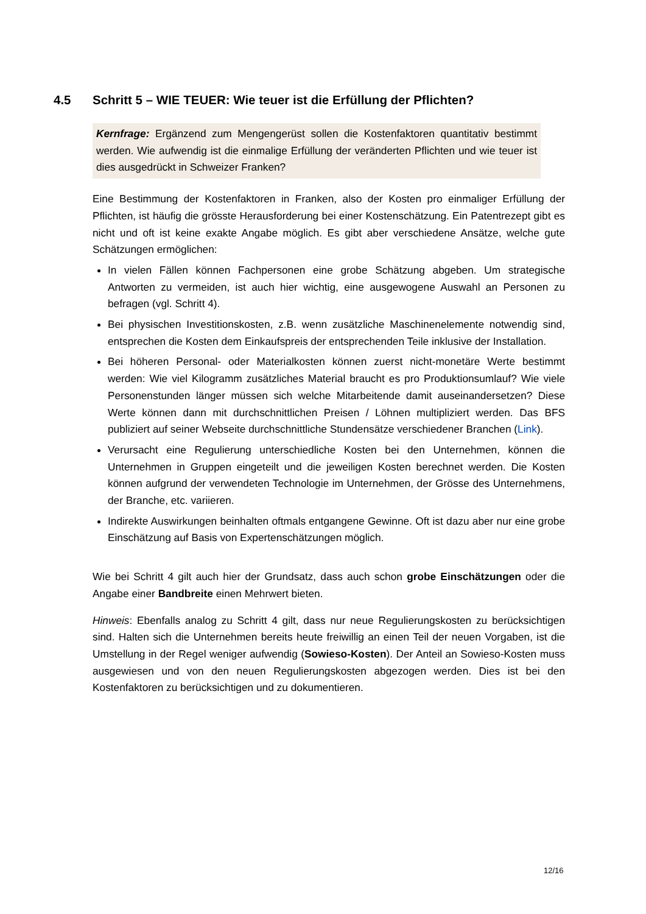4.5 Schritt 5 – WIE TEUER: Wie teuer ist die Erfüllung der Pflichten?
Kernfrage: Ergänzend zum Mengengerüst sollen die Kostenfaktoren quantitativ bestimmt werden. Wie aufwendig ist die einmalige Erfüllung der veränderten Pflichten und wie teuer ist dies ausgedrückt in Schweizer Franken?
Eine Bestimmung der Kostenfaktoren in Franken, also der Kosten pro einmaliger Erfüllung der Pflichten, ist häufig die grösste Herausforderung bei einer Kostenschätzung. Ein Patentrezept gibt es nicht und oft ist keine exakte Angabe möglich. Es gibt aber verschiedene Ansätze, welche gute Schätzungen ermöglichen:
In vielen Fällen können Fachpersonen eine grobe Schätzung abgeben. Um strategische Antworten zu vermeiden, ist auch hier wichtig, eine ausgewogene Auswahl an Personen zu befragen (vgl. Schritt 4).
Bei physischen Investitionskosten, z.B. wenn zusätzliche Maschinenelemente notwendig sind, entsprechen die Kosten dem Einkaufspreis der entsprechenden Teile inklusive der Installation.
Bei höheren Personal- oder Materialkosten können zuerst nicht-monetäre Werte bestimmt werden: Wie viel Kilogramm zusätzliches Material braucht es pro Produktionsumlauf? Wie viele Personenstunden länger müssen sich welche Mitarbeitende damit auseinandersetzen? Diese Werte können dann mit durchschnittlichen Preisen / Löhnen multipliziert werden. Das BFS publiziert auf seiner Webseite durchschnittliche Stundensätze verschiedener Branchen (Link).
Verursacht eine Regulierung unterschiedliche Kosten bei den Unternehmen, können die Unternehmen in Gruppen eingeteilt und die jeweiligen Kosten berechnet werden. Die Kosten können aufgrund der verwendeten Technologie im Unternehmen, der Grösse des Unternehmens, der Branche, etc. variieren.
Indirekte Auswirkungen beinhalten oftmals entgangene Gewinne. Oft ist dazu aber nur eine grobe Einschätzung auf Basis von Expertenschätzungen möglich.
Wie bei Schritt 4 gilt auch hier der Grundsatz, dass auch schon grobe Einschätzungen oder die Angabe einer Bandbreite einen Mehrwert bieten.
Hinweis: Ebenfalls analog zu Schritt 4 gilt, dass nur neue Regulierungskosten zu berücksichtigen sind. Halten sich die Unternehmen bereits heute freiwillig an einen Teil der neuen Vorgaben, ist die Umstellung in der Regel weniger aufwendig (Sowieso-Kosten). Der Anteil an Sowieso-Kosten muss ausgewiesen und von den neuen Regulierungskosten abgezogen werden. Dies ist bei den Kostenfaktoren zu berücksichtigen und zu dokumentieren.
12/16